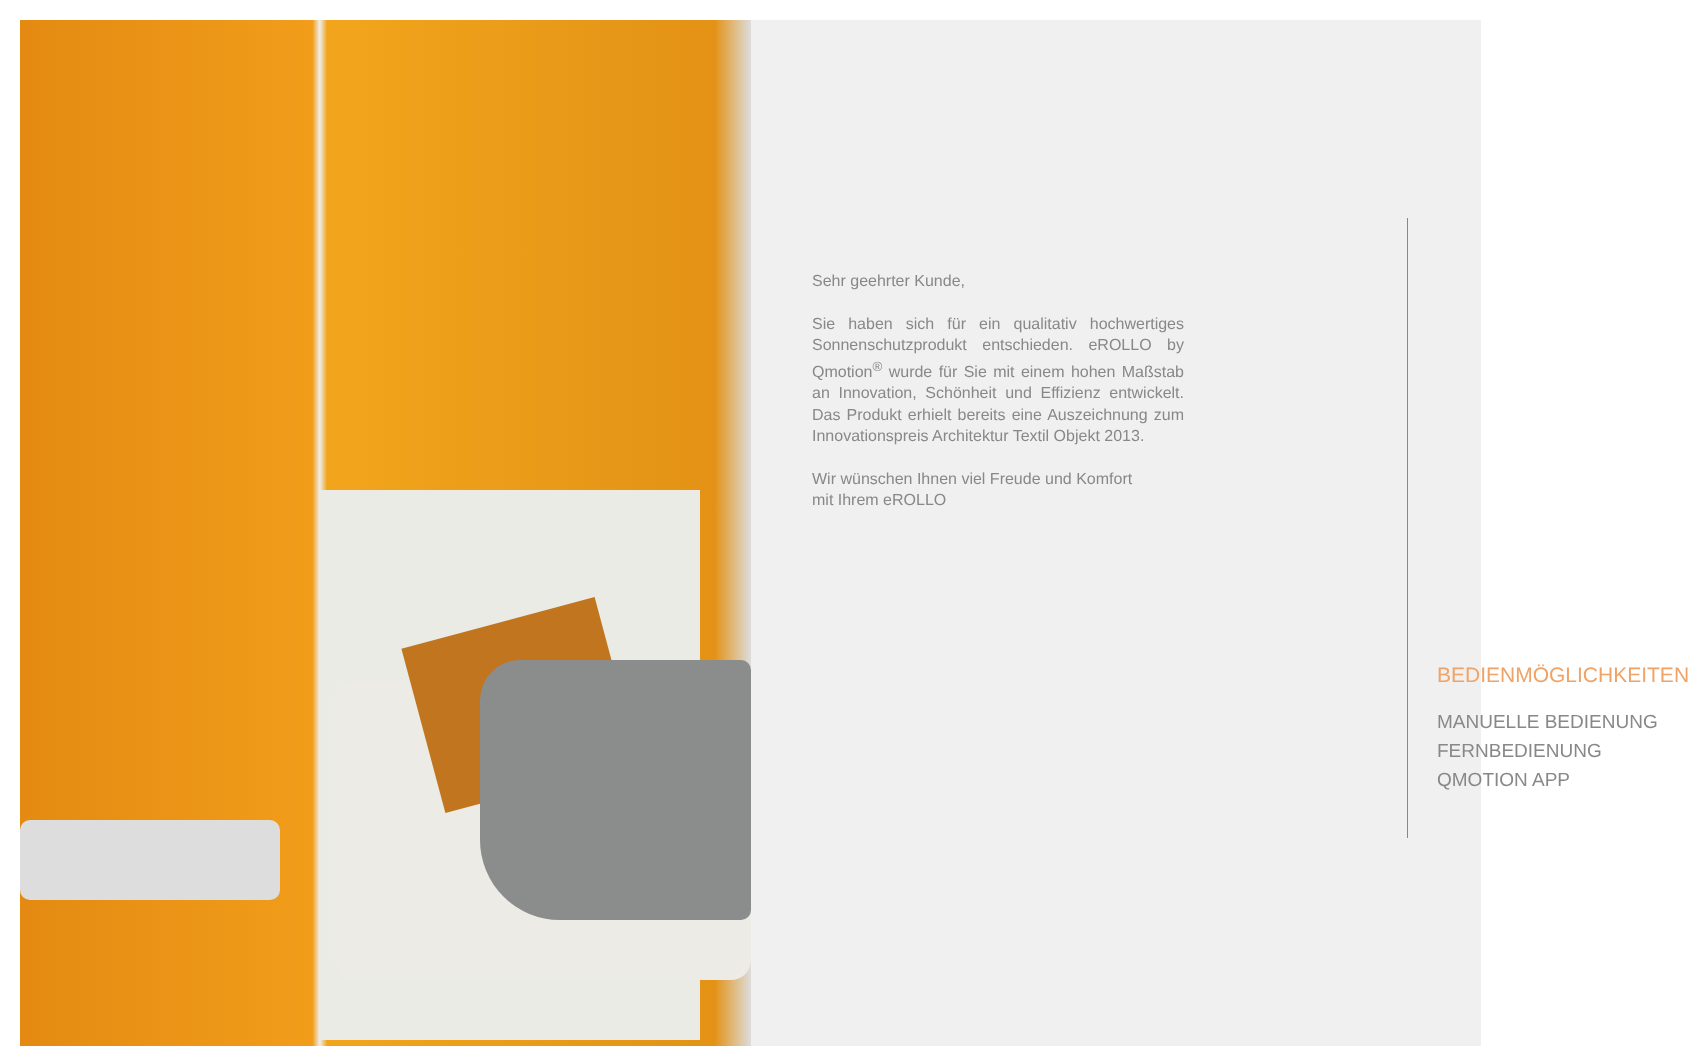Sehr geehrter Kunde,
Sie haben sich für ein qualitativ hochwertiges Sonnen­schutzprodukt entschieden. eROLLO by Qmotion<sup>®</sup> wurde für Sie mit einem hohen Maßstab an Inno­vation, Schönheit und Effizienz entwickelt. Das Pro­dukt erhielt bereits eine Auszeichnung zum Innova­tionspreis Architektur Textil Objekt 2013.
Wir wünschen Ihnen viel Freude und Komfort
mit Ihrem eROLLO
BEDIENMÖGLICHKEITEN
MANUELLE BEDIENUNG
FERNBEDIENUNG
QMOTION APP